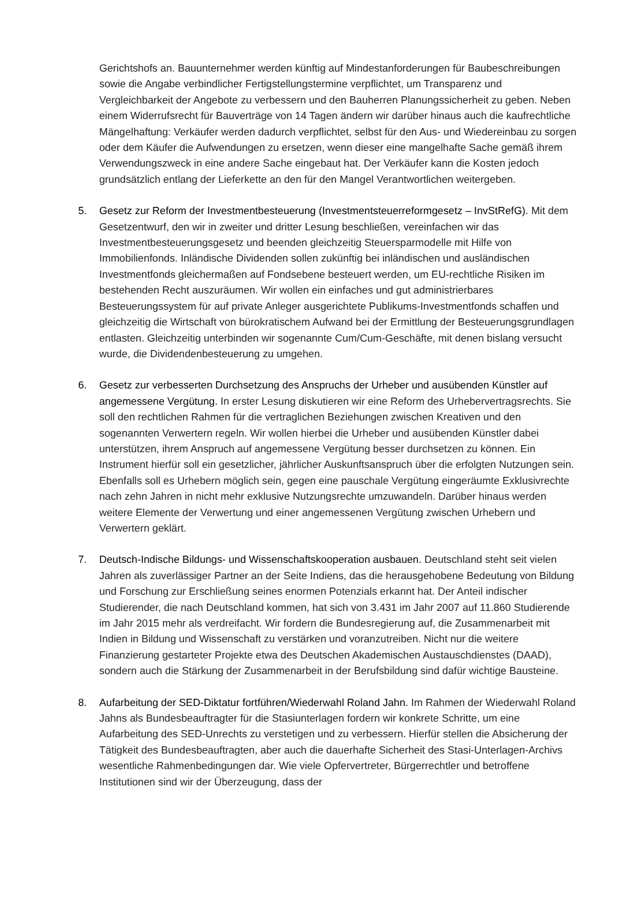Gerichtshofs an. Bauunternehmer werden künftig auf Mindestanforderungen für Baubeschreibungen sowie die Angabe verbindlicher Fertigstellungstermine verpflichtet, um Transparenz und Vergleichbarkeit der Angebote zu verbessern und den Bauherren Planungssicherheit zu geben. Neben einem Widerrufsrecht für Bauverträge von 14 Tagen ändern wir darüber hinaus auch die kaufrechtliche Mängelhaftung: Verkäufer werden dadurch verpflichtet, selbst für den Aus- und Wiedereinbau zu sorgen oder dem Käufer die Aufwendungen zu ersetzen, wenn dieser eine mangelhafte Sache gemäß ihrem Verwendungszweck in eine andere Sache eingebaut hat. Der Verkäufer kann die Kosten jedoch grundsätzlich entlang der Lieferkette an den für den Mangel Verantwortlichen weitergeben.
5. Gesetz zur Reform der Investmentbesteuerung (Investmentsteuerreformgesetz – InvStRefG). Mit dem Gesetzentwurf, den wir in zweiter und dritter Lesung beschließen, vereinfachen wir das Investmentbesteuerungsgesetz und beenden gleichzeitig Steuersparmodelle mit Hilfe von Immobilienfonds. Inländische Dividenden sollen zukünftig bei inländischen und ausländischen Investmentfonds gleichermaßen auf Fondsebene besteuert werden, um EU-rechtliche Risiken im bestehenden Recht auszuräumen. Wir wollen ein einfaches und gut administrierbares Besteuerungssystem für auf private Anleger ausgerichtete Publikums-Investmentfonds schaffen und gleichzeitig die Wirtschaft von bürokratischem Aufwand bei der Ermittlung der Besteuerungsgrundlagen entlasten. Gleichzeitig unterbinden wir sogenannte Cum/Cum-Geschäfte, mit denen bislang versucht wurde, die Dividendenbesteuerung zu umgehen.
6. Gesetz zur verbesserten Durchsetzung des Anspruchs der Urheber und ausübenden Künstler auf angemessene Vergütung. In erster Lesung diskutieren wir eine Reform des Urhebervertragsrechts. Sie soll den rechtlichen Rahmen für die vertraglichen Beziehungen zwischen Kreativen und den sogenannten Verwertern regeln. Wir wollen hierbei die Urheber und ausübenden Künstler dabei unterstützen, ihrem Anspruch auf angemessene Vergütung besser durchsetzen zu können. Ein Instrument hierfür soll ein gesetzlicher, jährlicher Auskunftsanspruch über die erfolgten Nutzungen sein. Ebenfalls soll es Urhebern möglich sein, gegen eine pauschale Vergütung eingeräumte Exklusivrechte nach zehn Jahren in nicht mehr exklusive Nutzungsrechte umzuwandeln. Darüber hinaus werden weitere Elemente der Verwertung und einer angemessenen Vergütung zwischen Urhebern und Verwertern geklärt.
7. Deutsch-Indische Bildungs- und Wissenschaftskooperation ausbauen. Deutschland steht seit vielen Jahren als zuverlässiger Partner an der Seite Indiens, das die herausgehobene Bedeutung von Bildung und Forschung zur Erschließung seines enormen Potenzials erkannt hat. Der Anteil indischer Studierender, die nach Deutschland kommen, hat sich von 3.431 im Jahr 2007 auf 11.860 Studierende im Jahr 2015 mehr als verdreifacht. Wir fordern die Bundesregierung auf, die Zusammenarbeit mit Indien in Bildung und Wissenschaft zu verstärken und voranzutreiben. Nicht nur die weitere Finanzierung gestarteter Projekte etwa des Deutschen Akademischen Austauschdienstes (DAAD), sondern auch die Stärkung der Zusammenarbeit in der Berufsbildung sind dafür wichtige Bausteine.
8. Aufarbeitung der SED-Diktatur fortführen/Wiederwahl Roland Jahn. Im Rahmen der Wiederwahl Roland Jahns als Bundesbeauftragter für die Stasiunterlagen fordern wir konkrete Schritte, um eine Aufarbeitung des SED-Unrechts zu verstetigen und zu verbessern. Hierfür stellen die Absicherung der Tätigkeit des Bundesbeauftragten, aber auch die dauerhafte Sicherheit des Stasi-Unterlagen-Archivs wesentliche Rahmenbedingungen dar. Wie viele Opfervertreter, Bürgerrechtler und betroffene Institutionen sind wir der Überzeugung, dass der